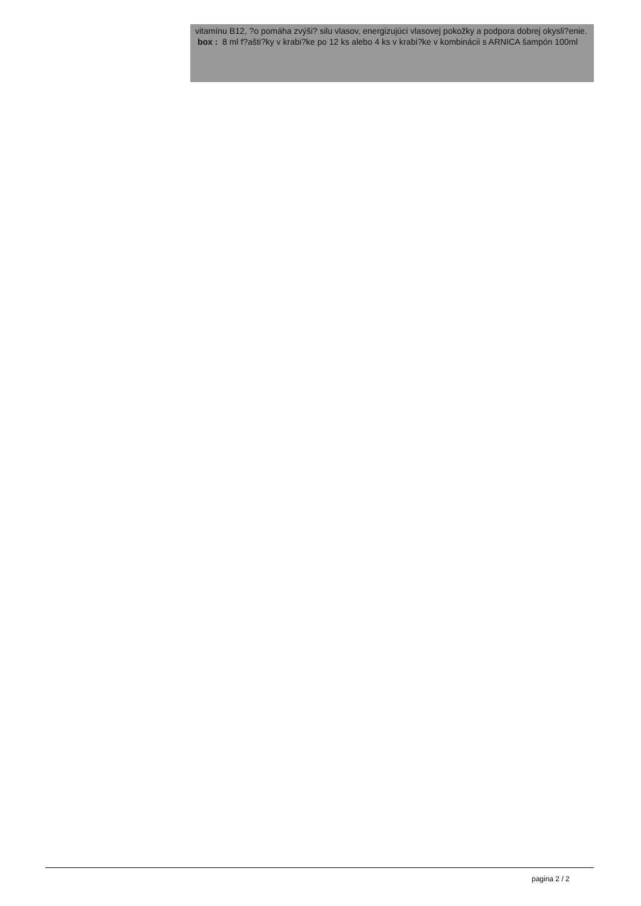vitamínu B12, ?o pomáha zvýši? silu vlasov, energizujúci vlasovej pokožky a podpora dobrej okysli?enie.
box : 8 ml f?ašti?ky v krabi?ke po 12 ks alebo 4 ks v krabi?ke v kombinácii s ARNICA šampón 100ml
pagina 2 / 2